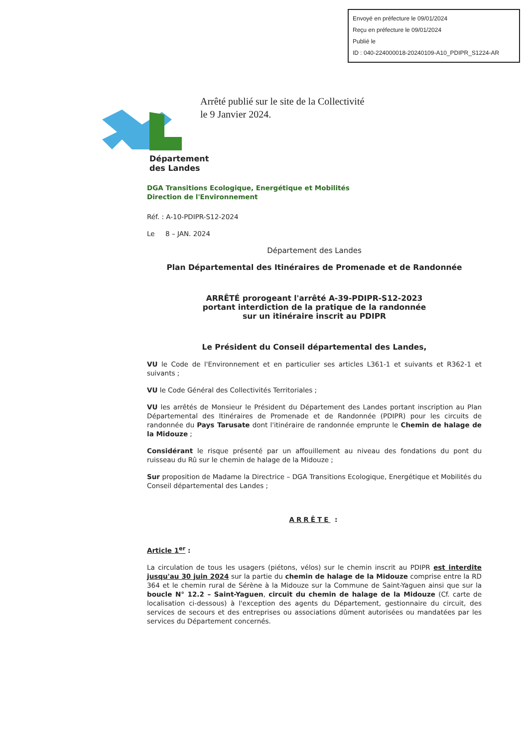Envoyé en préfecture le 09/01/2024
Reçu en préfecture le 09/01/2024
Publié le
ID : 040-224000018-20240109-A10_PDIPR_S1224-AR
Arrêté publié sur le site de la Collectivité
le 9 Janvier 2024.
Département
des Landes
DGA Transitions Ecologique, Energétique et Mobilités
Direction de l'Environnement
Réf. : A-10-PDIPR-S12-2024
Le 8 – JAN. 2024
Département des Landes
Plan Départemental des Itinéraires de Promenade et de Randonnée
ARRÊTÉ prorogeant l'arrêté A-39-PDIPR-S12-2023
portant interdiction de la pratique de la randonnée
sur un itinéraire inscrit au PDIPR
Le Président du Conseil départemental des Landes,
VU le Code de l'Environnement et en particulier ses articles L361-1 et suivants et R362-1 et suivants ;
VU le Code Général des Collectivités Territoriales ;
VU les arrêtés de Monsieur le Président du Département des Landes portant inscription au Plan Départemental des Itinéraires de Promenade et de Randonnée (PDIPR) pour les circuits de randonnée du Pays Tarusate dont l'itinéraire de randonnée emprunte le Chemin de halage de la Midouze ;
Considérant le risque présenté par un affouillement au niveau des fondations du pont du ruisseau du Rû sur le chemin de halage de la Midouze ;
Sur proposition de Madame la Directrice – DGA Transitions Ecologique, Energétique et Mobilités du Conseil départemental des Landes ;
ARRÊTE :
Article 1<sup>er</sup> :
La circulation de tous les usagers (piétons, vélos) sur le chemin inscrit au PDIPR est interdite jusqu'au 30 juin 2024 sur la partie du chemin de halage de la Midouze comprise entre la RD 364 et le chemin rural de Sérène à la Midouze sur la Commune de Saint-Yaguen ainsi que sur la boucle N° 12.2 – Saint-Yaguen, circuit du chemin de halage de la Midouze (Cf. carte de localisation ci-dessous) à l'exception des agents du Département, gestionnaire du circuit, des services de secours et des entreprises ou associations dûment autorisées ou mandatées par les services du Département concernés.